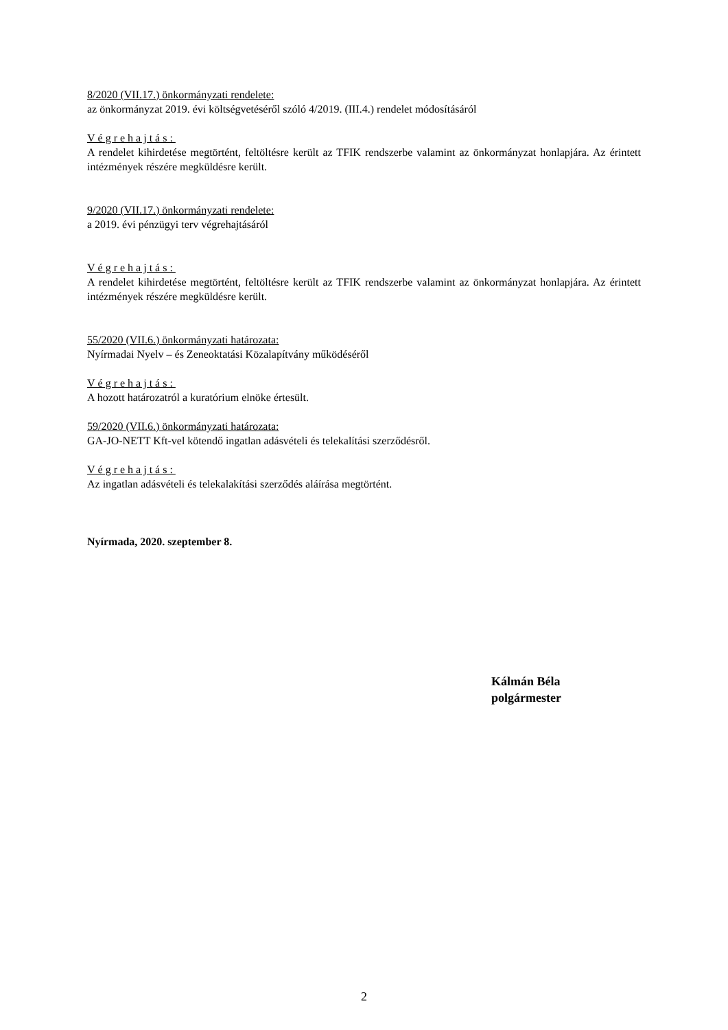8/2020 (VII.17.) önkormányzati rendelete:
az önkormányzat 2019. évi költségvetéséről szóló 4/2019. (III.4.) rendelet módosításáról
Végrehajtás:
A rendelet kihirdetése megtörtént, feltöltésre került az TFIK rendszerbe valamint az önkormányzat honlapjára. Az érintett intézmények részére megküldésre került.
9/2020 (VII.17.) önkormányzati rendelete:
a 2019. évi pénzügyi terv végrehajtásáról
Végrehajtás:
A rendelet kihirdetése megtörtént, feltöltésre került az TFIK rendszerbe valamint az önkormányzat honlapjára. Az érintett intézmények részére megküldésre került.
55/2020 (VII.6.) önkormányzati határozata:
Nyírmadai Nyelv – és Zeneoktatási Közalapítvány működéséről
Végrehajtás:
A hozott határozatról a kuratórium elnöke értesült.
59/2020 (VII.6.) önkormányzati határozata:
GA-JO-NETT Kft-vel kötendő ingatlan adásvételi és telekalítási szerződésről.
Végrehajtás:
Az ingatlan adásvételi és telekalakítási szerződés aláírása megtörtént.
Nyírmada, 2020. szeptember 8.
Kálmán Béla
polgármester
2